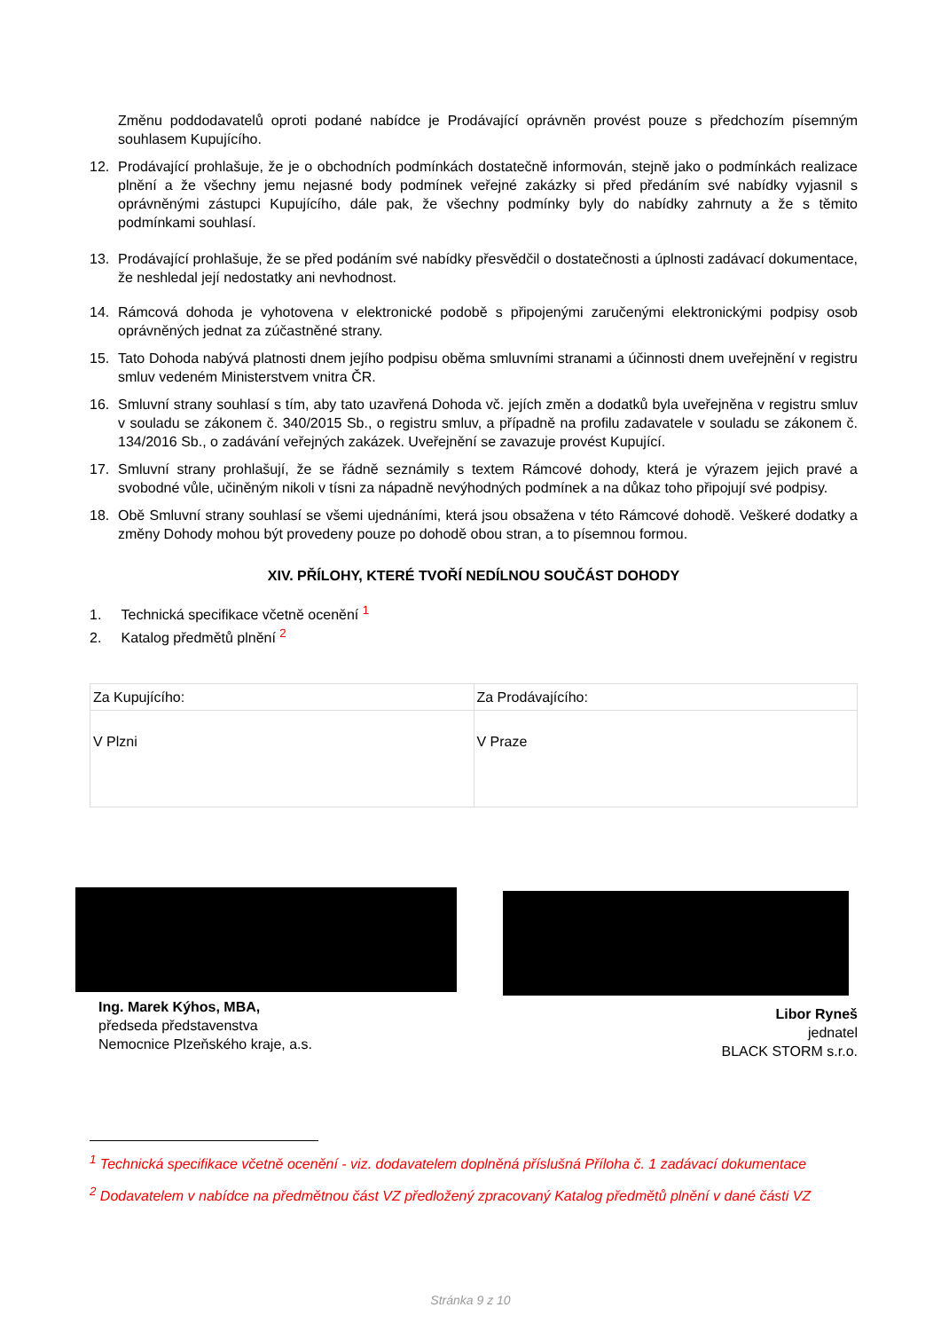Změnu poddodavatelů oproti podané nabídce je Prodávající oprávněn provést pouze s předchozím písemným souhlasem Kupujícího.
12. Prodávající prohlašuje, že je o obchodních podmínkách dostatečně informován, stejně jako o podmínkách realizace plnění a že všechny jemu nejasné body podmínek veřejné zakázky si před předáním své nabídky vyjasnil s oprávněnými zástupci Kupujícího, dále pak, že všechny podmínky byly do nabídky zahrnuty a že s těmito podmínkami souhlasí.
13. Prodávající prohlašuje, že se před podáním své nabídky přesvědčil o dostatečnosti a úplnosti zadávací dokumentace, že neshledal její nedostatky ani nevhodnost.
14. Rámcová dohoda je vyhotovena v elektronické podobě s připojenými zaručenými elektronickými podpisy osob oprávněných jednat za zúčastněné strany.
15. Tato Dohoda nabývá platnosti dnem jejího podpisu oběma smluvními stranami a účinnosti dnem uveřejnění v registru smluv vedeném Ministerstvem vnitra ČR.
16. Smluvní strany souhlasí s tím, aby tato uzavřená Dohoda vč. jejích změn a dodatků byla uveřejněna v registru smluv v souladu se zákonem č. 340/2015 Sb., o registru smluv, a případně na profilu zadavatele v souladu se zákonem č. 134/2016 Sb., o zadávání veřejných zakázek. Uveřejnění se zavazuje provést Kupující.
17. Smluvní strany prohlašují, že se řádně seznámily s textem Rámcové dohody, která je výrazem jejich pravé a svobodné vůle, učiněným nikoli v tísni za nápadně nevýhodných podmínek a na důkaz toho připojují své podpisy.
18. Obě Smluvní strany souhlasí se všemi ujednáními, která jsou obsažena v této Rámcové dohodě. Veškeré dodatky a změny Dohody mohou být provedeny pouze po dohodě obou stran, a to písemnou formou.
XIV. PŘÍLOHY, KTERÉ TVOŘÍ NEDÍLNOU SOUČÁST DOHODY
1. Technická specifikace včetně ocenění <sup>1</sup>
2. Katalog předmětů plnění <sup>2</sup>
| Za Kupujícího: | Za Prodávajícího: |
| V Plzni | V Praze |
Ing. Marek Kýhos, MBA,
předseda představenstva
Nemocnice Plzeňského kraje, a.s.
Libor Ryneš
jednatel
BLACK STORM s.r.o.
<sup>1</sup> Technická specifikace včetně ocenění - viz. dodavatelem doplněná příslušná Příloha č. 1 zadávací dokumentace
<sup>2</sup> Dodavatelem v nabídce na předmětnou část VZ předložený zpracovaný Katalog předmětů plnění v dané části VZ
Stránka 9 z 10